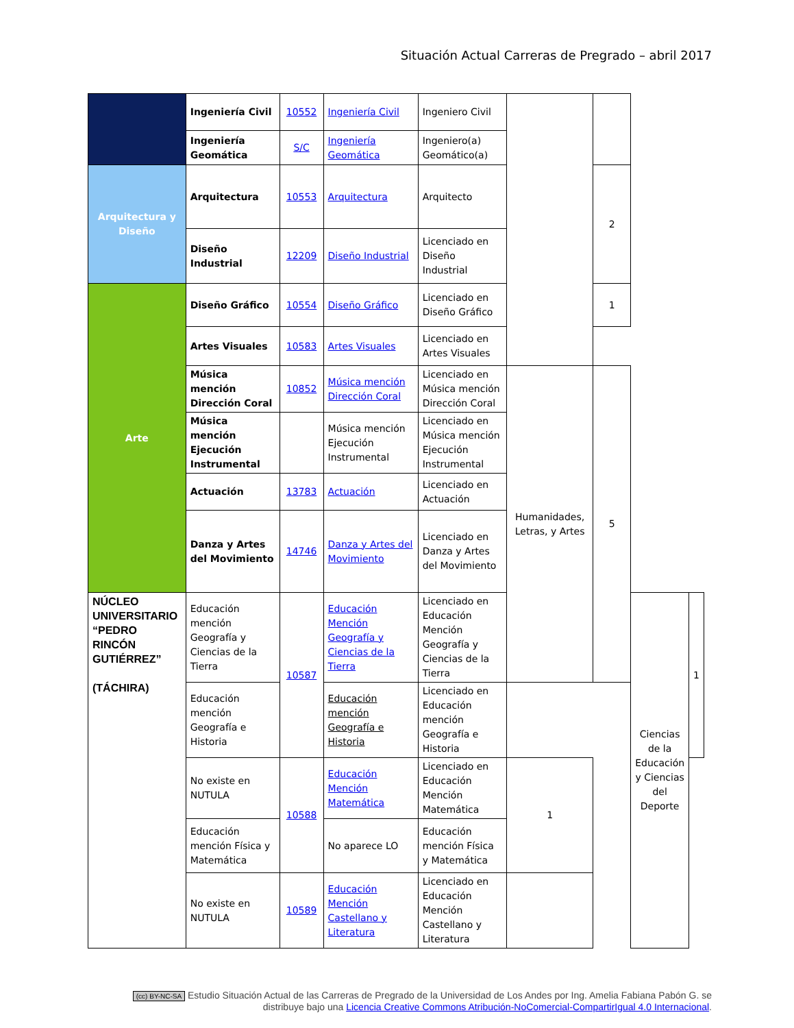Situación Actual Carreras de Pregrado – abril 2017
| | Ingeniería Civil | 10552 | Ingeniería Civil | Ingeniero Civil | | | | |
| | Ingeniería Geomática | S/C | Ingeniería Geomática | Ingeniero(a) Geomático(a) | | | | |
| Arquitectura y Diseño | Arquitectura | 10553 | Arquitectura | Arquitecto | | 2 | | |
| | Diseño Industrial | 12209 | Diseño Industrial | Licenciado en Diseño Industrial | | | | |
| Arte | Diseño Gráfico | 10554 | Diseño Gráfico | Licenciado en Diseño Gráfico | | 1 | | |
| | Artes Visuales | 10583 | Artes Visuales | Licenciado en Artes Visuales | | | | |
| | Música mención Dirección Coral | 10852 | Música mención Dirección Coral | Licenciado en Música mención Dirección Coral | Humanidades, Letras, y Artes | 5 | | |
| | Música mención Ejecución Instrumental | | Música mención Ejecución Instrumental | Licenciado en Música mención Ejecución Instrumental | | | | |
| | Actuación | 13783 | Actuación | Licenciado en Actuación | | | | |
| | Danza y Artes del Movimiento | 14746 | Danza y Artes del Movimiento | Licenciado en Danza y Artes del Movimiento | | | | |
| NÚCLEO UNIVERSITARIO “PEDRO RINCÓN GUTIÉRREZ” (TÁCHIRA) | Educación mención Geografía y Ciencias de la Tierra | 10587 | Educación Mención Geografía y Ciencias de la Tierra | Licenciado en Educación Mención Geografía y Ciencias de la Tierra | | | Ciencias de la Educación y Ciencias del Deporte | 1 |
| | Educación mención Geografía e Historia | | Educación mención Geografía e Historia | Licenciado en Educación mención Geografía e Historia | | | | |
| | No existe en NUTULA | 10588 | Educación Mención Matemática | Licenciado en Educación Mención Matemática | 1 | | | |
| | Educación mención Física y Matemática | | No aparece LO | Educación mención Física y Matemática | | | | |
| | No existe en NUTULA | 10589 | Educación Mención Castellano y Literatura | Licenciado en Educación Mención Castellano y Literatura | | | | |
(cc) BY-NC-SA Estudio Situación Actual de las Carreras de Pregrado de la Universidad de Los Andes por Ing. Amelia Fabiana Pabón G. se distribuye bajo una Licencia Creative Commons Atribución-NoComercial-CompartirIgual 4.0 Internacional.